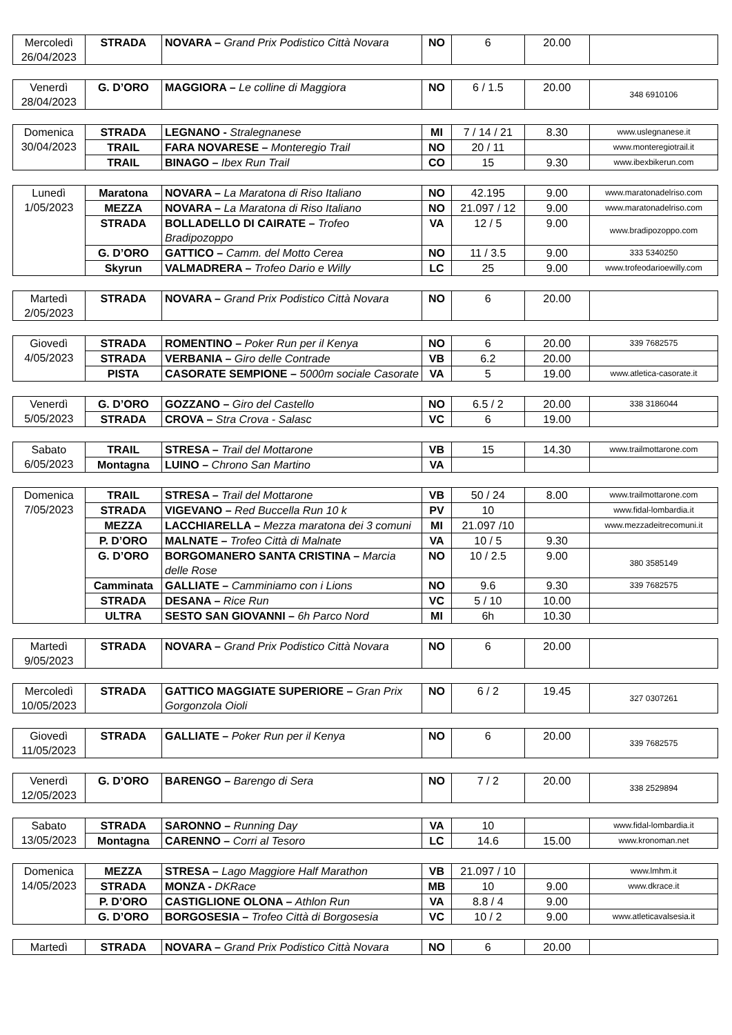| Mercoledì 26/04/2023 | STRADA | NOVARA – Grand Prix Podistico Città Novara | NO | 6 | 20.00 | |
| Venerdì 28/04/2023 | G. D’ORO | MAGGIORA – Le colline di Maggiora | NO | 6 / 1.5 | 20.00 | 348 6910106 |
| Domenica 30/04/2023 | STRADA | LEGNANO - Stralegnanese | MI | 7 / 14 / 21 | 8.30 | www.uslegnanese.it |
| | TRAIL | FARA NOVARESE – Monteregio Trail | NO | 20 / 11 | | www.monteregiotrail.it |
| | TRAIL | BINAGO – Ibex Run Trail | CO | 15 | 9.30 | www.ibexbikerun.com |
| Lunedì 1/05/2023 | Maratona | NOVARA – La Maratona di Riso Italiano | NO | 42.195 | 9.00 | www.maratonadelriso.com |
| | MEZZA | NOVARA – La Maratona di Riso Italiano | NO | 21.097 / 12 | 9.00 | www.maratonadelriso.com |
| | STRADA | BOLLADELLO DI CAIRATE – Trofeo Bradipozoppo | VA | 12 / 5 | 9.00 | www.bradipozoppo.com |
| | G. D’ORO | GATTICO – Camm. del Motto Cerea | NO | 11 / 3.5 | 9.00 | 333 5340250 |
| | Skyrun | VALMADRERA – Trofeo Dario e Willy | LC | 25 | 9.00 | www.trofeodarioewilly.com |
| Martedì 2/05/2023 | STRADA | NOVARA – Grand Prix Podistico Città Novara | NO | 6 | 20.00 | |
| Giovedì 4/05/2023 | STRADA | ROMENTINO – Poker Run per il Kenya | NO | 6 | 20.00 | 339 7682575 |
| | STRADA | VERBANIA – Giro delle Contrade | VB | 6.2 | 20.00 | |
| | PISTA | CASORATE SEMPIONE – 5000m sociale Casorate | VA | 5 | 19.00 | www.atletica-casorate.it |
| Venerdì 5/05/2023 | G. D’ORO | GOZZANO – Giro del Castello | NO | 6.5 / 2 | 20.00 | 338 3186044 |
| | STRADA | CROVA – Stra Crova - Salasc | VC | 6 | 19.00 | |
| Sabato 6/05/2023 | TRAIL | STRESA – Trail del Mottarone | VB | 15 | 14.30 | www.trailmottarone.com |
| | Montagna | LUINO – Chrono San Martino | VA | | | |
| Domenica 7/05/2023 | TRAIL | STRESA – Trail del Mottarone | VB | 50 / 24 | 8.00 | www.trailmottarone.com |
| | STRADA | VIGEVANO – Red Buccella Run 10 k | PV | 10 | | www.fidal-lombardia.it |
| | MEZZA | LACCHIARELLA – Mezza maratona dei 3 comuni | MI | 21.097 /10 | | www.mezzadeitrecomuni.it |
| | P. D’ORO | MALNATE – Trofeo Città di Malnate | VA | 10 / 5 | 9.30 | |
| | G. D’ORO | BORGOMANERO SANTA CRISTINA – Marcia delle Rose | NO | 10 / 2.5 | 9.00 | 380 3585149 |
| | Camminata | GALLIATE – Camminiamo con i Lions | NO | 9.6 | 9.30 | 339 7682575 |
| | STRADA | DESANA – Rice Run | VC | 5 / 10 | 10.00 | |
| | ULTRA | SESTO SAN GIOVANNI – 6h Parco Nord | MI | 6h | 10.30 | |
| Martedì 9/05/2023 | STRADA | NOVARA – Grand Prix Podistico Città Novara | NO | 6 | 20.00 | |
| Mercoledì 10/05/2023 | STRADA | GATTICO MAGGIATE SUPERIORE – Gran Prix Gorgonzola Oioli | NO | 6 / 2 | 19.45 | 327 0307261 |
| Giovedì 11/05/2023 | STRADA | GALLIATE – Poker Run per il Kenya | NO | 6 | 20.00 | 339 7682575 |
| Venerdì 12/05/2023 | G. D’ORO | BARENGO – Barengo di Sera | NO | 7 / 2 | 20.00 | 338 2529894 |
| Sabato 13/05/2023 | STRADA | SARONNO – Running Day | VA | 10 | | www.fidal-lombardia.it |
| | Montagna | CARENNO – Corri al Tesoro | LC | 14.6 | 15.00 | www.kronoman.net |
| Domenica 14/05/2023 | MEZZA | STRESA – Lago Maggiore Half Marathon | VB | 21.097 / 10 | | www.lmhm.it |
| | STRADA | MONZA - DKRace | MB | 10 | 9.00 | www.dkrace.it |
| | P. D’ORO | CASTIGLIONE OLONA – Athlon Run | VA | 8.8 / 4 | 9.00 | |
| | G. D’ORO | BORGOSESIA – Trofeo Città di Borgosesia | VC | 10 / 2 | 9.00 | www.atleticavalsesia.it |
| Martedì | STRADA | NOVARA – Grand Prix Podistico Città Novara | NO | 6 | 20.00 | |